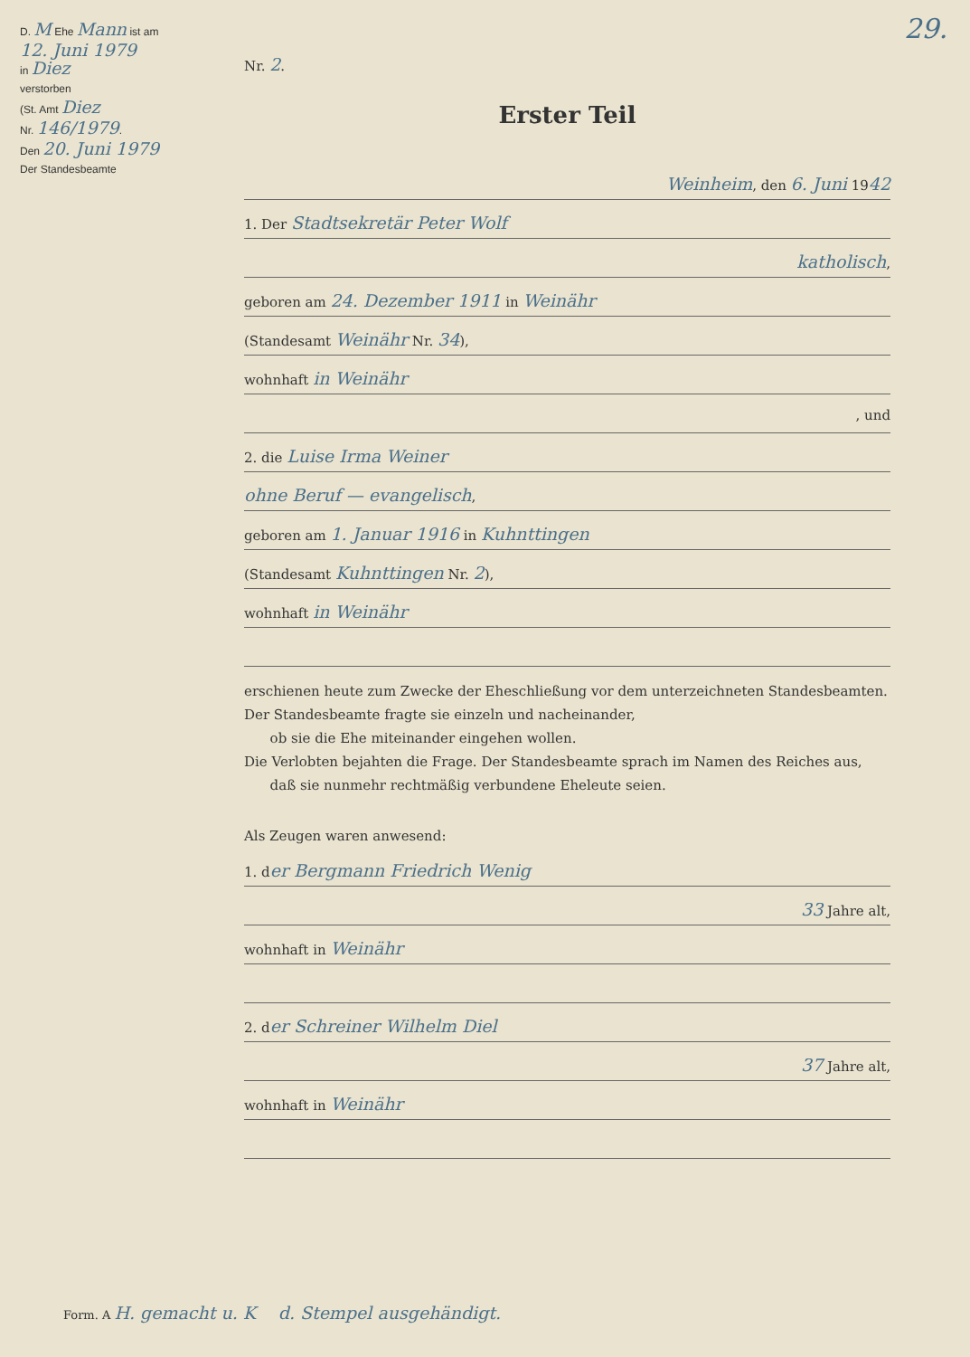D. M Ehe Mann ist am
12. Juni 1979
in Diez
verstorben
(St. Amt Diez
Nr. 146/1979.
Den 20. Juni 1979
Der Standesbeamte
29.
Nr. 2.
Erster Teil
Weinheim, den 6. Juni 1942
1. Der Stadtsekretär Peter Wolf
katholisch,
geboren am 24. Dezember 1911 in Weinähr
(Standesamt Weinähr Nr. 34),
wohnhaft in Weinähr
, und
2. die Luise Irma Weiner
ohne Beruf — evangelisch,
geboren am 1. Januar 1916 in Kuhnttingen
(Standesamt Kuhnttingen Nr. 2),
wohnhaft in Weinähr
erschienen heute zum Zwecke der Eheschließung vor dem unterzeichneten Standesbeamten.
Der Standesbeamte fragte sie einzeln und nacheinander,
ob sie die Ehe miteinander eingehen wollen.
Die Verlobten bejahten die Frage. Der Standesbeamte sprach im Namen des Reiches aus,
daß sie nunmehr rechtmäßig verbundene Eheleute seien.
Als Zeugen waren anwesend:
1. der Bergmann Friedrich Wenig
33 Jahre alt,
wohnhaft in Weinähr
2. der Schreiner Wilhelm Diel
37 Jahre alt,
wohnhaft in Weinähr
Form. A H. gemacht u. K d. Stempel ausgehändigt.